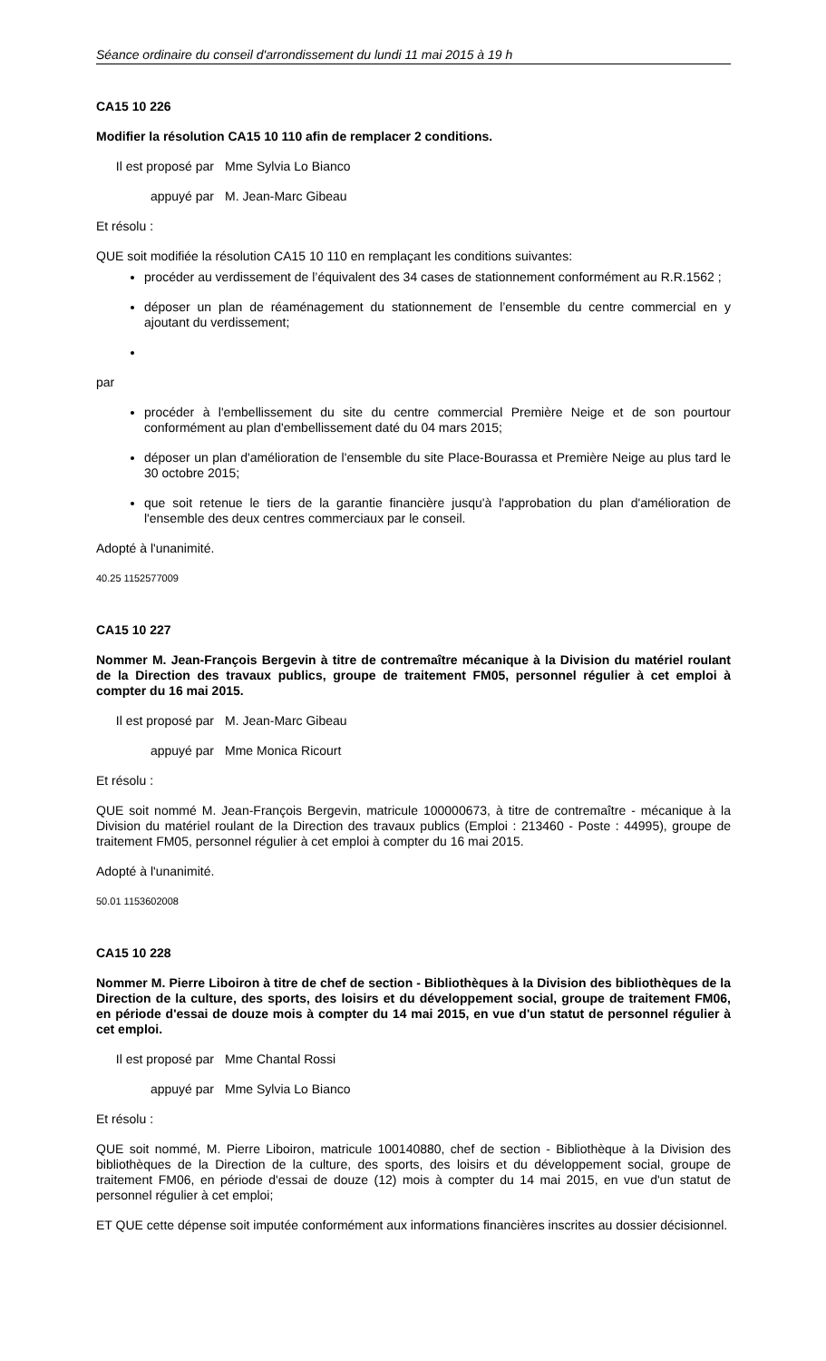Séance ordinaire du conseil d'arrondissement du lundi 11 mai 2015 à 19 h
CA15 10 226
Modifier la résolution CA15 10 110 afin de remplacer 2 conditions.
Il est proposé par Mme Sylvia Lo Bianco
appuyé par M. Jean-Marc Gibeau
Et résolu :
QUE soit modifiée la résolution CA15 10 110 en remplaçant les conditions suivantes:
procéder au verdissement de l’équivalent des 34 cases de stationnement conformément au R.R.1562 ;
déposer un plan de réaménagement du stationnement de l’ensemble du centre commercial en y ajoutant du verdissement;
par
procéder à l'embellissement du site du centre commercial Première Neige et de son pourtour conformément au plan d'embellissement daté du 04 mars 2015;
déposer un plan d'amélioration de l'ensemble du site Place-Bourassa et Première Neige au plus tard le 30 octobre 2015;
que soit retenue le tiers de la garantie financière jusqu'à l'approbation du plan d'amélioration de l'ensemble des deux centres commerciaux par le conseil.
Adopté à l'unanimité.
40.25 1152577009
CA15 10 227
Nommer M. Jean-François Bergevin à titre de contremaître mécanique à la Division du matériel roulant de la Direction des travaux publics, groupe de traitement FM05, personnel régulier à cet emploi à compter du 16 mai 2015.
Il est proposé par M. Jean-Marc Gibeau
appuyé par Mme Monica Ricourt
Et résolu :
QUE soit nommé M. Jean-François Bergevin, matricule 100000673, à titre de contremaître - mécanique à la Division du matériel roulant de la Direction des travaux publics (Emploi : 213460 - Poste : 44995), groupe de traitement FM05, personnel régulier à cet emploi à compter du 16 mai 2015.
Adopté à l'unanimité.
50.01 1153602008
CA15 10 228
Nommer M. Pierre Liboiron à titre de chef de section - Bibliothèques à la Division des bibliothèques de la Direction de la culture, des sports, des loisirs et du développement social, groupe de traitement FM06, en période d'essai de douze mois à compter du 14 mai 2015, en vue d'un statut de personnel régulier à cet emploi.
Il est proposé par Mme Chantal Rossi
appuyé par Mme Sylvia Lo Bianco
Et résolu :
QUE soit nommé, M. Pierre Liboiron, matricule 100140880, chef de section - Bibliothèque à la Division des bibliothèques de la Direction de la culture, des sports, des loisirs et du développement social, groupe de traitement FM06, en période d'essai de douze (12) mois à compter du 14 mai 2015, en vue d'un statut de personnel régulier à cet emploi;
ET QUE cette dépense soit imputée conformément aux informations financières inscrites au dossier décisionnel.